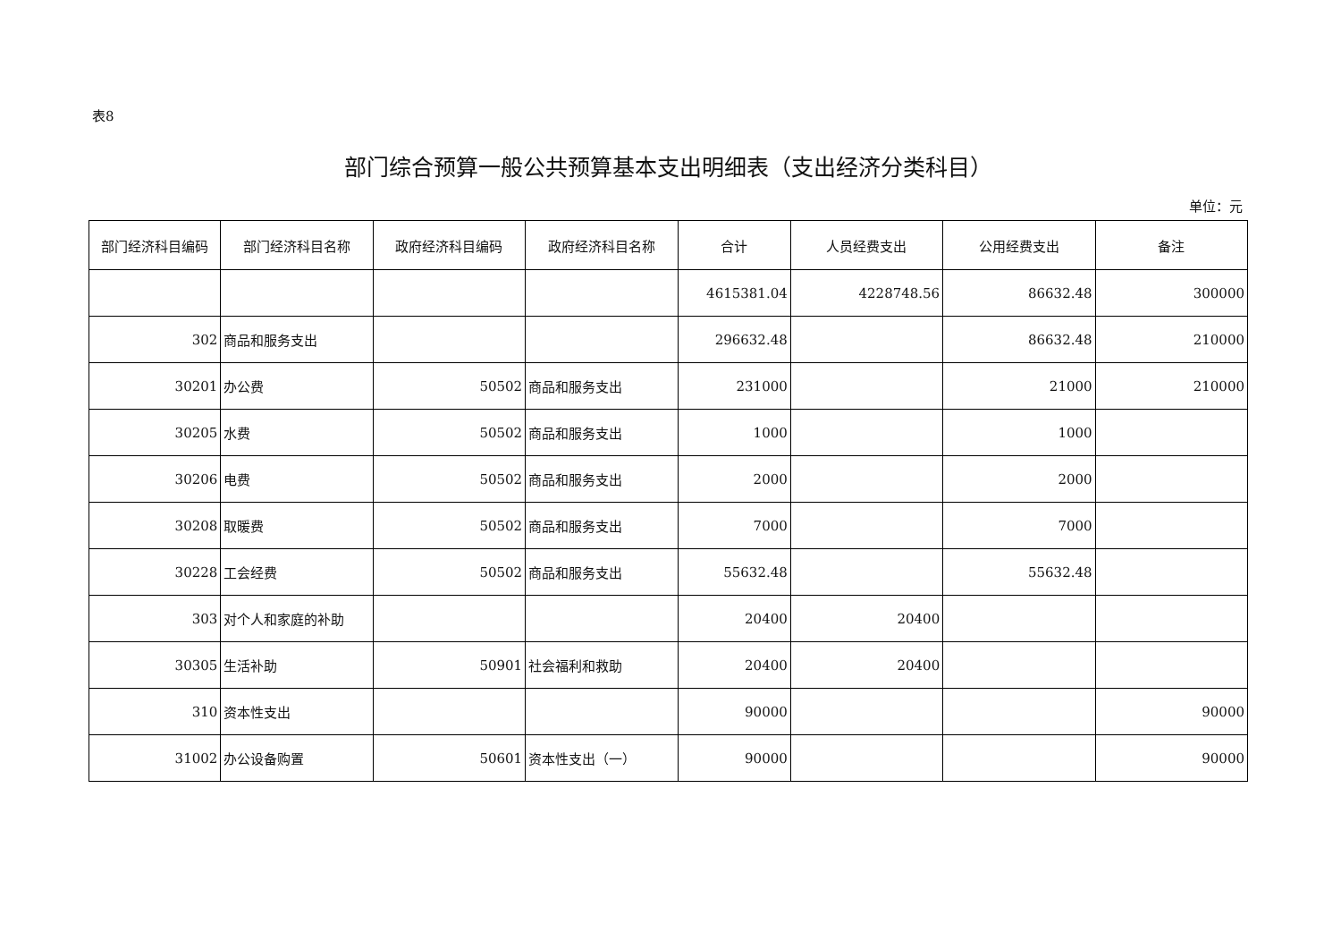表8
部门综合预算一般公共预算基本支出明细表（支出经济分类科目）
单位：元
| 部门经济科目编码 | 部门经济科目名称 | 政府经济科目编码 | 政府经济科目名称 | 合计 | 人员经费支出 | 公用经费支出 | 备注 |
| --- | --- | --- | --- | --- | --- | --- | --- |
| | | | | 4615381.04 | 4228748.56 | 86632.48 | 300000 |
| 302 | 商品和服务支出 | | | 296632.48 | | 86632.48 | 210000 |
| 30201 | 办公费 | 50502 | 商品和服务支出 | 231000 | | 21000 | 210000 |
| 30205 | 水费 | 50502 | 商品和服务支出 | 1000 | | 1000 | |
| 30206 | 电费 | 50502 | 商品和服务支出 | 2000 | | 2000 | |
| 30208 | 取暖费 | 50502 | 商品和服务支出 | 7000 | | 7000 | |
| 30228 | 工会经费 | 50502 | 商品和服务支出 | 55632.48 | | 55632.48 | |
| 303 | 对个人和家庭的补助 | | | 20400 | 20400 | | |
| 30305 | 生活补助 | 50901 | 社会福利和救助 | 20400 | 20400 | | |
| 310 | 资本性支出 | | | 90000 | | | 90000 |
| 31002 | 办公设备购置 | 50601 | 资本性支出（一） | 90000 | | | 90000 |